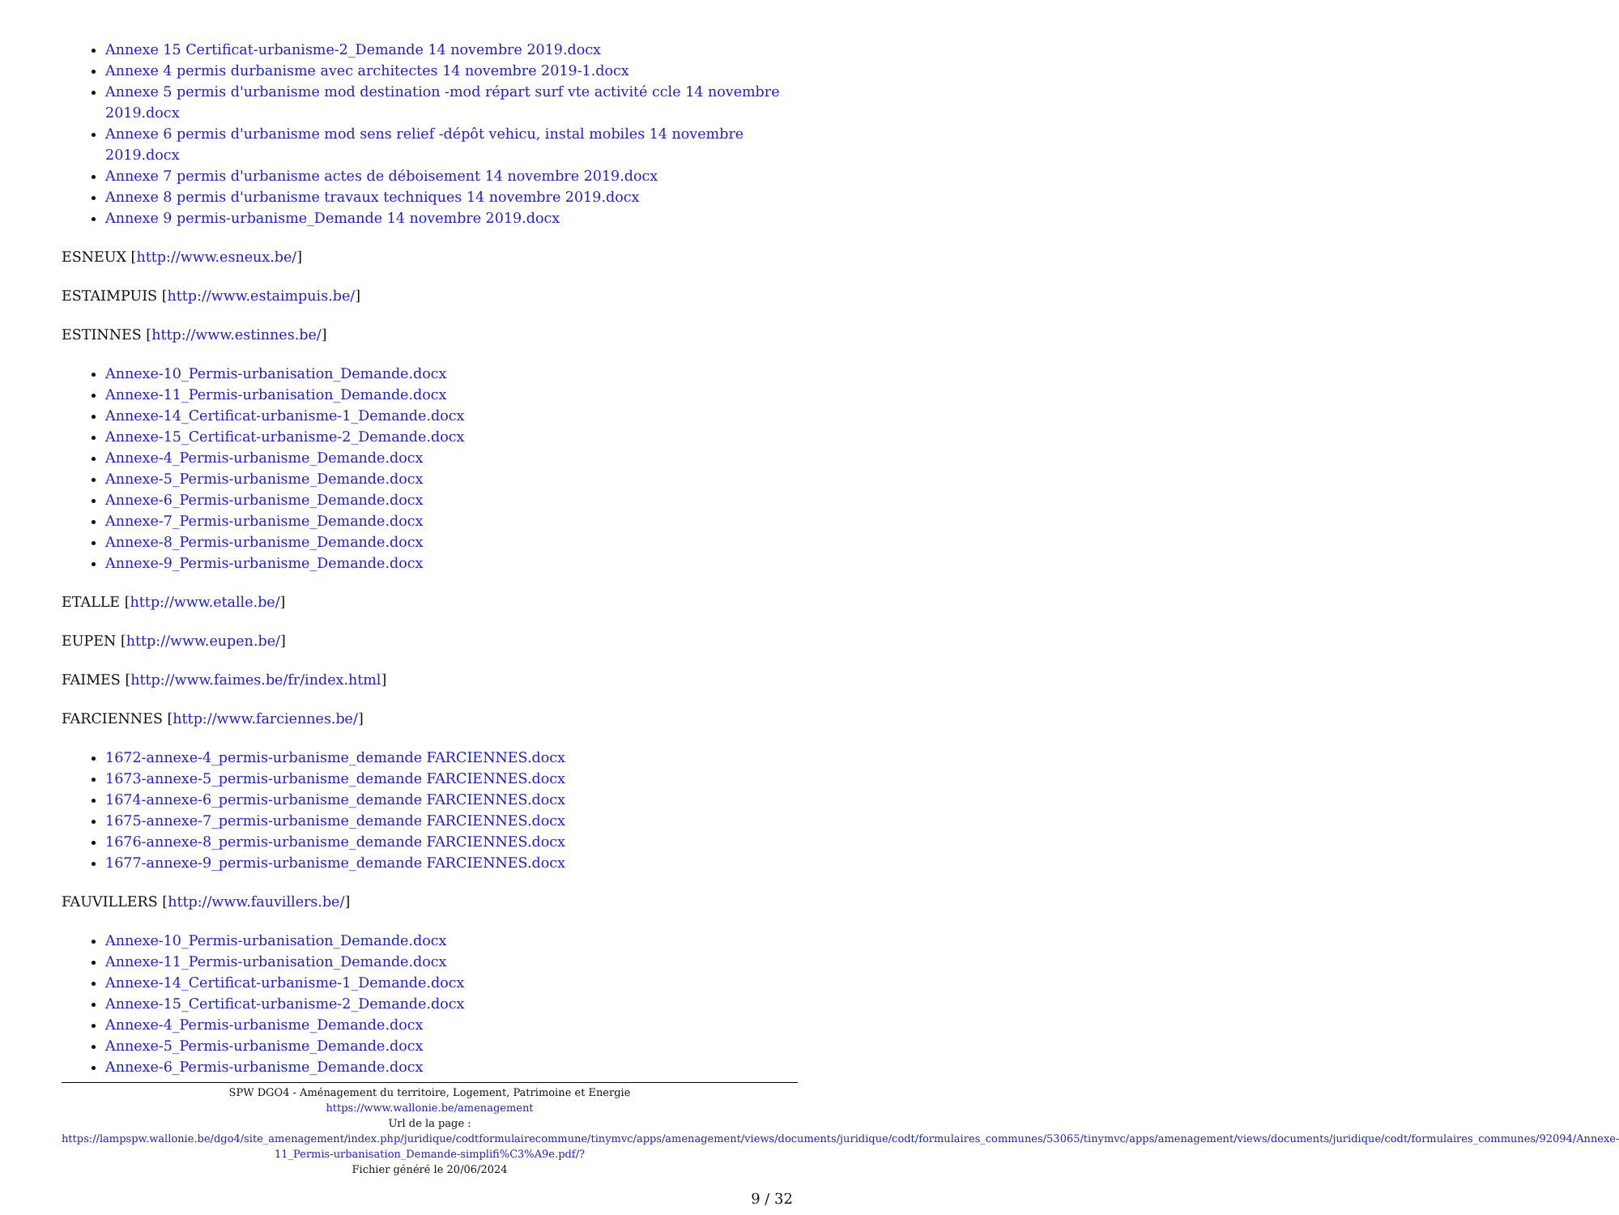Annexe 15 Certificat-urbanisme-2_Demande 14 novembre 2019.docx
Annexe 4 permis durbanisme avec architectes 14 novembre 2019-1.docx
Annexe 5 permis d'urbanisme mod destination -mod répart surf vte activité ccle 14 novembre 2019.docx
Annexe 6 permis d'urbanisme mod sens relief -dépôt vehicu, instal mobiles 14 novembre 2019.docx
Annexe 7 permis d'urbanisme actes de déboisement 14 novembre 2019.docx
Annexe 8 permis d'urbanisme travaux techniques 14 novembre 2019.docx
Annexe 9 permis-urbanisme_Demande 14 novembre 2019.docx
ESNEUX [http://www.esneux.be/]
ESTAIMPUIS [http://www.estaimpuis.be/]
ESTINNES [http://www.estinnes.be/]
Annexe-10_Permis-urbanisation_Demande.docx
Annexe-11_Permis-urbanisation_Demande.docx
Annexe-14_Certificat-urbanisme-1_Demande.docx
Annexe-15_Certificat-urbanisme-2_Demande.docx
Annexe-4_Permis-urbanisme_Demande.docx
Annexe-5_Permis-urbanisme_Demande.docx
Annexe-6_Permis-urbanisme_Demande.docx
Annexe-7_Permis-urbanisme_Demande.docx
Annexe-8_Permis-urbanisme_Demande.docx
Annexe-9_Permis-urbanisme_Demande.docx
ETALLE [http://www.etalle.be/]
EUPEN [http://www.eupen.be/]
FAIMES [http://www.faimes.be/fr/index.html]
FARCIENNES [http://www.farciennes.be/]
1672-annexe-4_permis-urbanisme_demande FARCIENNES.docx
1673-annexe-5_permis-urbanisme_demande FARCIENNES.docx
1674-annexe-6_permis-urbanisme_demande FARCIENNES.docx
1675-annexe-7_permis-urbanisme_demande FARCIENNES.docx
1676-annexe-8_permis-urbanisme_demande FARCIENNES.docx
1677-annexe-9_permis-urbanisme_demande FARCIENNES.docx
FAUVILLERS [http://www.fauvillers.be/]
Annexe-10_Permis-urbanisation_Demande.docx
Annexe-11_Permis-urbanisation_Demande.docx
Annexe-14_Certificat-urbanisme-1_Demande.docx
Annexe-15_Certificat-urbanisme-2_Demande.docx
Annexe-4_Permis-urbanisme_Demande.docx
Annexe-5_Permis-urbanisme_Demande.docx
Annexe-6_Permis-urbanisme_Demande.docx
SPW DGO4 - Aménagement du territoire, Logement, Patrimoine et Energie
https://www.wallonie.be/amenagement
Url de la page :
https://lampspw.wallonie.be/dgo4/site_amenagement/index.php/juridique/codtformulairecommune/tinymvc/apps/amenagement/views/documents/juridique/codt/formulaires_communes/53065/tinymvc/apps/amenagement/views/documents/juridique/codt/formulaires_communes/92094/Annexe-11_Permis-urbanisation_Demande-simplifi%C3%A9e.pdf/?
Fichier généré le 20/06/2024
9 / 32